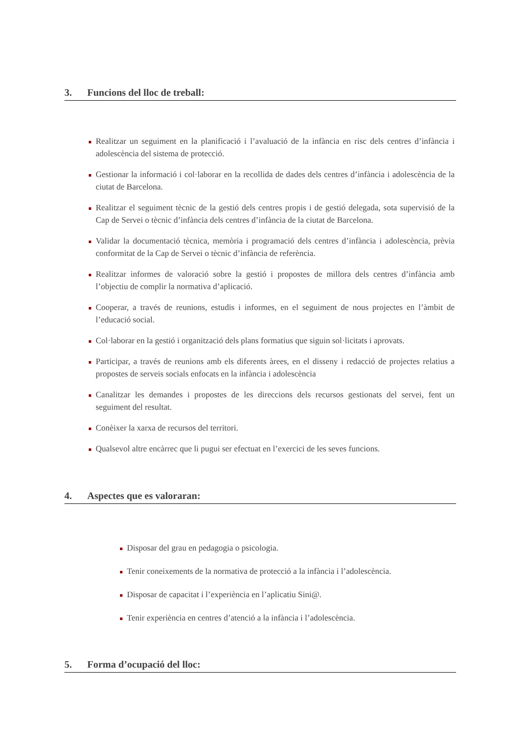3. Funcions del lloc de treball:
Realitzar un seguiment en la planificació i l’avaluació de la infància en risc dels centres d’infància i adolescència del sistema de protecció.
Gestionar la informació i col·laborar en la recollida de dades dels centres d’infància i adolescència de la ciutat de Barcelona.
Realitzar el seguiment tècnic de la gestió dels centres propis i de gestió delegada, sota supervisió de la Cap de Servei o tècnic d’infància dels centres d’infància de la ciutat de Barcelona.
Validar la documentació tècnica, memòria i programació dels centres d’infància i adolescència, prèvia conformitat de la Cap de Servei o tècnic d’infància de referència.
Realitzar informes de valoració sobre la gestió i propostes de millora dels centres d’infància amb l’objectiu de complir la normativa d’aplicació.
Cooperar, a través de reunions, estudis i informes, en el seguiment de nous projectes en l’àmbit de l’educació social.
Col·laborar en la gestió i organització dels plans formatius que siguin sol·licitats i aprovats.
Participar, a través de reunions amb els diferents àrees, en el disseny i redacció de projectes relatius a propostes de serveis socials enfocats en la infància i adolescència
Canalitzar les demandes i propostes de les direccions dels recursos gestionats del servei, fent un seguiment del resultat.
Conèixer la xarxa de recursos del territori.
Qualsevol altre encàrrec que li pugui ser efectuat en l’exercici de les seves funcions.
4. Aspectes que es valoraran:
Disposar del grau en pedagogia o psicologia.
Tenir coneixements de la normativa de protecció a la infància i l’adolescència.
Disposar de capacitat i l’experiència en l’aplicatiu Sini@.
Tenir experiència en centres d’atenció a la infància i l’adolescència.
5. Forma d’ocupació del lloc: